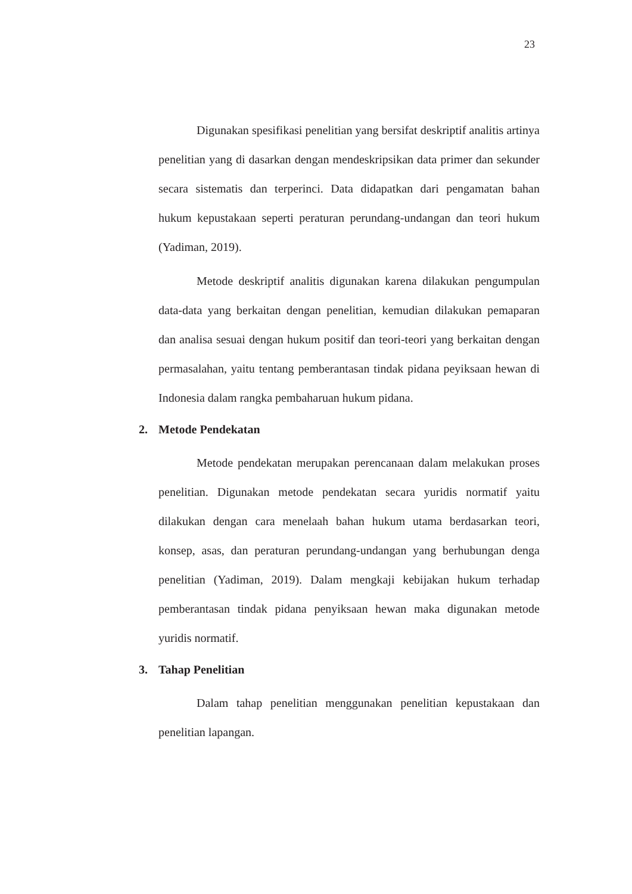23
Digunakan spesifikasi penelitian yang bersifat deskriptif analitis artinya penelitian yang di dasarkan dengan mendeskripsikan data primer dan sekunder secara sistematis dan terperinci. Data didapatkan dari pengamatan bahan hukum kepustakaan seperti peraturan perundang-undangan dan teori hukum (Yadiman, 2019).
Metode deskriptif analitis digunakan karena dilakukan pengumpulan data-data yang berkaitan dengan penelitian, kemudian dilakukan pemaparan dan analisa sesuai dengan hukum positif dan teori-teori yang berkaitan dengan permasalahan, yaitu tentang pemberantasan tindak pidana peyiksaan hewan di Indonesia dalam rangka pembaharuan hukum pidana.
2. Metode Pendekatan
Metode pendekatan merupakan perencanaan dalam melakukan proses penelitian. Digunakan metode pendekatan secara yuridis normatif yaitu dilakukan dengan cara menelaah bahan hukum utama berdasarkan teori, konsep, asas, dan peraturan perundang-undangan yang berhubungan denga penelitian (Yadiman, 2019). Dalam mengkaji kebijakan hukum terhadap pemberantasan tindak pidana penyiksaan hewan maka digunakan metode yuridis normatif.
3. Tahap Penelitian
Dalam tahap penelitian menggunakan penelitian kepustakaan dan penelitian lapangan.